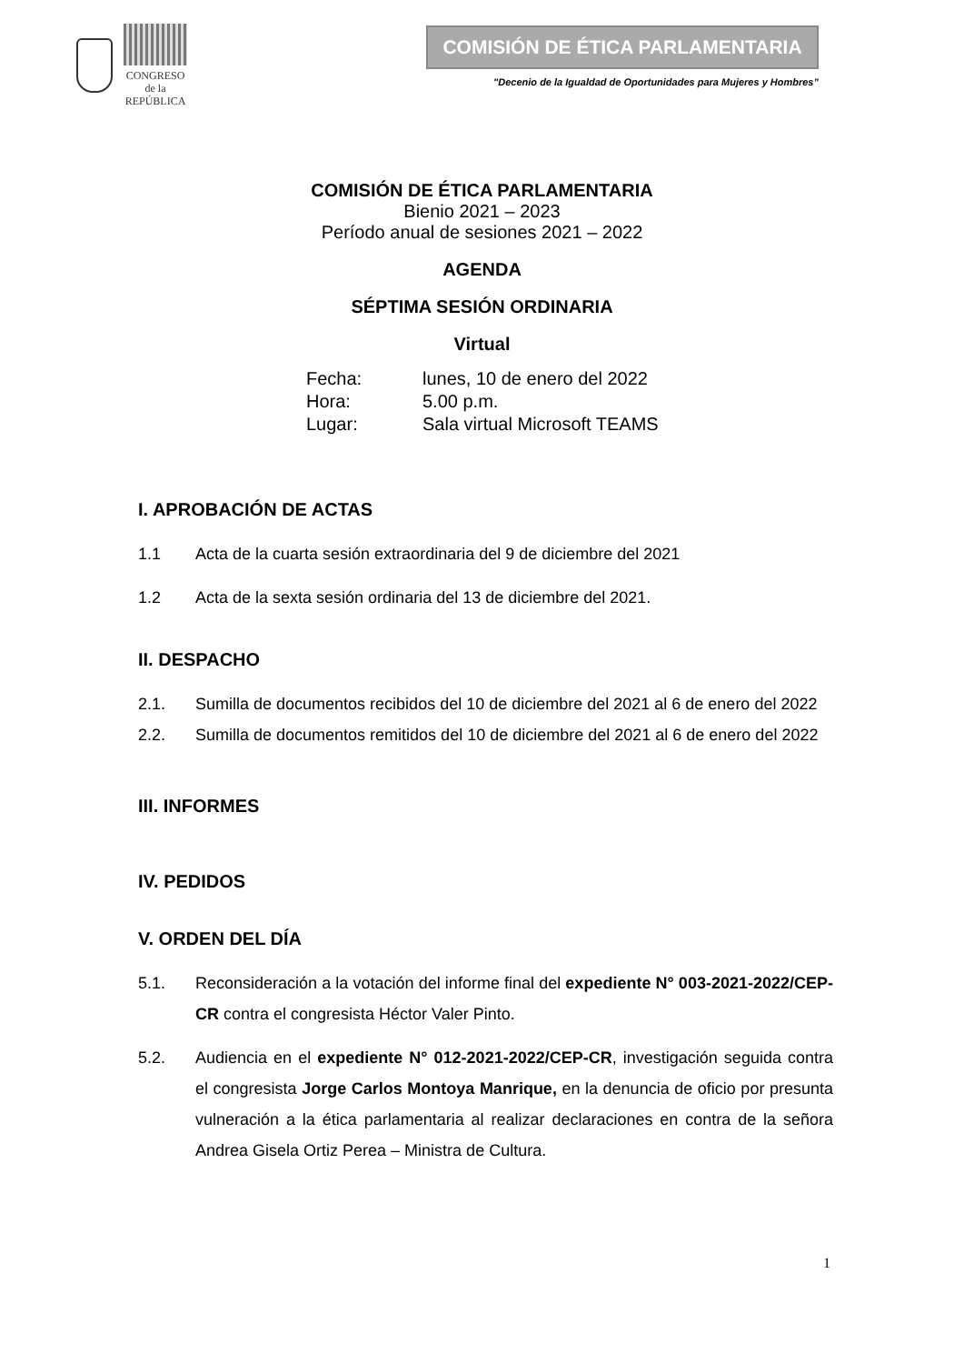CONGRESO
de la
REPÚBLICA
COMISIÓN DE ÉTICA PARLAMENTARIA
"Decenio de la Igualdad de Oportunidades para Mujeres y Hombres”
COMISIÓN DE ÉTICA PARLAMENTARIA
Bienio 2021 – 2023
Período anual de sesiones 2021 – 2022
AGENDA
SÉPTIMA SESIÓN ORDINARIA
Virtual
| Fecha: | lunes, 10 de enero del 2022 |
| Hora: | 5.00 p.m. |
| Lugar: | Sala virtual Microsoft TEAMS |
I. APROBACIÓN DE ACTAS
1.1 Acta de la cuarta sesión extraordinaria del 9 de diciembre del 2021
1.2 Acta de la sexta sesión ordinaria del 13 de diciembre del 2021.
II. DESPACHO
2.1. Sumilla de documentos recibidos del 10 de diciembre del 2021 al 6 de enero del 2022
2.2. Sumilla de documentos remitidos del 10 de diciembre del 2021 al 6 de enero del 2022
III. INFORMES
IV. PEDIDOS
V. ORDEN DEL DÍA
5.1. Reconsideración a la votación del informe final del expediente N° 003-2021-2022/CEP-CR contra el congresista Héctor Valer Pinto.
5.2. Audiencia en el expediente N° 012-2021-2022/CEP-CR, investigación seguida contra el congresista Jorge Carlos Montoya Manrique, en la denuncia de oficio por presunta vulneración a la ética parlamentaria al realizar declaraciones en contra de la señora Andrea Gisela Ortiz Perea – Ministra de Cultura.
1